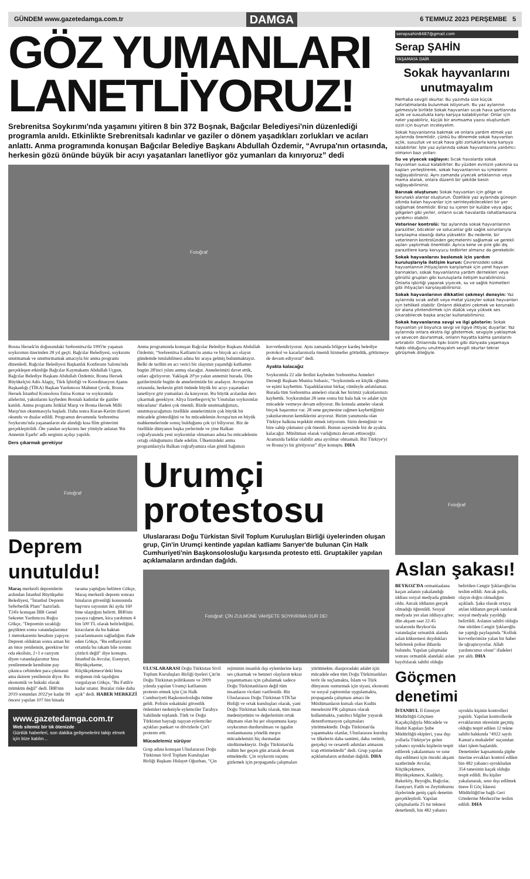GÜNDEM www.gazetedamga.com.tr DAMGA 6 TEMMUZ 2023 PERŞEMBE 5
GÖZ YUMANLARI LANETLİYORUZ!
Srebrenitsa Soykırımı'nda yaşamını yitiren 8 bin 372 Boşnak, Bağcılar Belediyesi'nin düzenlediği programla anıldı. Etkinlikte Srebrenitsalı kadınlar ve gaziler o dönem yaşadıkları zorlukları ve acıları anlattı. Anma programında konuşan Bağcılar Belediye Başkanı Abdullah Özdemir, “Avrupa'nın ortasında, herkesin gözü önünde büyük bir acıyı yaşatanları lanetliyor göz yumanları da kınıyoruz” dedi
Fotoğraf
Bosna Hersek'in doğusundaki Srebrenitsa'da 1995'te yaşanan soykırımın üzerinden 28 yıl geçti. Bağcılar Belediyesi, soykırımı unutmamak ve unutturmamak amacıyla bir anma programı düzenledi. Bağcılar Belediyesi Başkanlık Konferans Salonu'nda gerçekleşen etkinliğe Bağcılar Kaymakamı Abdullah Uçgun, Bağcılar Belediye Başkanı Abdullah Özdemir, Bosna Hersek Büyükelçisi Adis Alagiç, Türk İşbirliği ve Koordinasyon Ajansı Başkanlığı (TİKA) Başkan Yardımcısı Mahmut Çevik, Bosna Hersek İstanbul Konsolosu Enisa Komar ve soykırımda ailelerini, yakınlarını kaybeden Bosnalı kadınlar ile gaziler katıldı. Anma programı İstiklal Marşı ve Bosna Hersek Milli Marşı'nın okunmasıyla başladı. Daha sonra Kuran-Kerim tilaveti okundu ve dualar edildi. Programın devamında Srebrenitsa Soykırımı'nda yaşananların ele alındığı kısa film gösterimi gerçekleştirildi. Öte yandan soykırımı her yönüyle anlatan 'Bir Annenin Eşarbı' adlı serginin açılışı yapıldı.
Ders çıkarmak gerekiyor
Anma programında konuşan Bağcılar Belediye Başkanı Abdullah Özdemir, “Srebrenitsa Katliamı'nı anma ve birçok acı olayın gündemde tutulabilmesi adına bir araya gelmiş bulunmaktayız. Belki de tarihin en acı verici bir olayının yaşandığı katliamın bugün 28'inci yılını anmış olacağız. Annelerimizi davet ettik, onları ağırlıyoruz. Yaklaşık 20'ye yakın annemiz burada. Dün gazilerimizle bugün de annelerimizle bir aradayız. Avrupa'nın ortasında, herkesin gözü önünde büyük bir acıyı yaşatanları lanetliyor göz yumanları da kınıyoruz. Bu büyük acılardan ders çıkarmak gerekiyor. Aliya İzzetbegoviç'in 'Unutulan soykırımlar tekrarlanır' ifadesi çok önemli. Bizde unutmadığımızı, unutmayacağımızı özellikle annelerimizin çok büyük bir mücadele gösterdiğini ve bu mücadelenin Avrupa'nın en büyük mahkemelerinde sonuç bulduğunu çok iyi biliyoruz. Biz de özellikle dünyanın başka yerlerinde ve yine Balkan coğrafyasında yeni soykırımlar olmaması adına bu mücadelenin ortağı olduğumuzu ifade edelim. Ülkemizdeki anma programlarıyla Balkan coğrafyamıza olan gönül bağımızı kuvvetlendiriyoruz. Aynı zamanda bölgeye kardeş belediye protokol ve kararlarımızla önemli hizmetler götürdük, götürmeye de devam ediyoruz” dedi.
Ayakta kalacağız
Soykırımda 22 aile ferdini kaybeden Srebrenitsa Anneleri Derneği Başkanı Munira Subasic, “Soykırımda en küçük oğlumu ve eşimi kaybettim. Yaşadıklarımız birkaç cümleyle anlatılamaz. Burada tüm Srebrenitsa anneleri olarak her birimiz yakınlarımızı kaybettik. Soykırımdan 28 sene sonra biz hala hak ve adalet için mücadele vermeye devam ediyoruz. Bu konuda anneler olarak birçok başarımız var. 28 sene geçmesine rağmen kaybettiğimiz yakınlarımızın kemiklerini arıyoruz. Bizim yanımızda olan Türkiye halkına teşekkür etmek istiyorum. Sizin desteğiniz ve bize sahip çıkmanız çok önemli. Bunun sayesinde biz de ayakta kalacağız. Müslüman olarak varlığımızı devam ettireceğiz. Aramızda farklar olabilir ama ayrılmar olmamalı. Biz Türkiye'yi ve Bosna'yı bir görüyoruz” diye konuştu. DHA
serapsahin8487@gmail.com
Serap ŞAHİN
YAŞAMAYA DAİR
Sokak hayvanlarını unutmayalım
Merhaba sevgili okurlar. Bu yazımda size küçük hatırlatmalarda bulunmak istiyorum. Bu yaz aylarının gelmesiyle birlikte Sokak hayvanları sıcak hava şartlarında açlık ve susuzlukla karşı karşıya kalabiliyorlar. Onlar için neler yapabiliriz, küçük bir anımsama yazısı oluşturdum sizin için buyrun inceleyelim.
Sokak hayvanlarına bakmak ve onlara yardım etmek yaz aylarında önemlidir, çünkü bu dönemde sokak hayvanları açlık, susuzluk ve sıcak hava gibi zorluklarla karşı karşıya kalabilirler. İşte yaz aylarında sokak hayvanlarına yardımcı olmanın bazı yolları:
Su ve yiyecek sağlayın: Sıcak havalarda sokak hayvanları susuz kalabilirler. Bu yüzden evinizin yakınına su kapları yerleştirerek, sokak hayvanlarının su içmelerini sağlayabilirsiniz. Aynı zamanda yiyecek artıklarınızı veya mama alarak, onlara düzenli bir şekilde besin sağlayabilirsiniz.
Barınak oluşturun: Sokak hayvanları için gölge ve korunaklı alanlar oluşturun. Özellikle yaz aylarında güneşin altında kalan hayvanlar için serinleyebilecekleri bir yer sağlamak önemlidir. Biraz su içeren bir kulübe veya ağaç gölgeleri gibi yerler, onların sıcak havalarda rahatlamasına yardımcı olabilir.
Veteriner kontrolü: Yaz aylarında sokak hayvanlarının parazitler, böcekler ve solucanlar gibi sağlık sorunlarıyla karşılaşma olasılığı daha yüksektir. Bu nedenle, bir veterinerin kontrolünden geçmelerini sağlamak ve gerekli aşıları yaptırmak önemlidir. Ayrıca kene ve pire gibi dış parazitlere karşı koruyucu tedbirler almanız da gerekebilir.
Sokak hayvanlarını beslemek için yardım kuruluşlarıyla iletişim kurun: Çevrenizdeki sokak hayvanlarının ihtiyaçlarını karşılamak için yerel hayvan barınakları, sokak hayvanlarına yardım dernekleri veya gönüllü grupları gibi kuruluşlarla iletişim kurabilirsiniz. Onlarla işbirliği yaparak yiyecek, su ve sağlık hizmetleri gibi ihtiyaçları karşılayabilirsiniz.
Sokak hayvanlarının dikkatini çekmeyi deneyin: Yaz aylarında sıcak asfalt veya metal yüzeyler sokak hayvanları için tehlikeli olabilir. Onların dikkatini çekmek ve korunaklı bir alana yönlendirmek için düdük veya yüksek ses çıkarabilecek başka araçlar kullanabilirsiniz.
Sokak hayvanlarına sevgi ve ilgi gösterin: Sokak hayvanları yıl boyunca sevgi ve ilgiye ihtiyaç duyarlar. Yaz aylarında onlara ekstra ilgi göstermek, sevgiyle yaklaşmak ve sevecen davranmak, onların hayatta kalma şanslarını artırabilir. Onlarında tıpkı bizim gibi dünyada yaşamaya hakkı olduğunu unutmayalım sevgili okurlar tekrar görüşmek dileğiyle.
Fotoğraf
Deprem unutuldu!
Maraş merkezli depremlerin ardından İstanbul Büyükşehir Belediyesi, "İstanbul Deprem Seferberlik Planı" hazırladı. T24'e konuşan İBB Genel Sekreter Yardımcısı Buğra Gökçe, "Depremin sıcaklığı geçtikten sonra vatandaşlarımız 1 metrekarenin hesabını yapıyor. Deprem olduktan sonra aman bir an önce yenilensin, gerekirse bir oda eksilsin, 2+1 e razıyım diyen vatandaşlarımız bina yenilenmede kendisine pay çıkınca cebimden para çıkmasın ama dairem yenilensin diyor. Bu ekonomik ve hukuki olarak mümkün değil" dedi. İBB'nin 2019 sonundan 2022'ye kadar 99 öncesi yapılan 107 bin binada tarama yaptığını belirten Gökçe, Maraş merkezli deprem sonrası binaların güvenliği konusunda başvuru sayısının iki ayda 160 bine ulaştığını belirtti. İBB'nin yasaya rağmen, kira yardımını 4 bin 500 TL olarak belirlediğini, kiracıların da bu haktan yararlanmasını sağladığını ifade eden Gökçe, "Bu enflasyonist ortamda bu rakam bile sorunu çözücü değil" diye konuştu. İstanbul'da Avcılar, Esenyurt, Büyükçekeme, Küçükçekmece'deki bina stoğunun risk taşıdığını vurgulayan Gökçe, "Bu Fatih'e kadar uzanır. Buralar riske daha açık" dedi. HABER MERKEZİ
www.gazetedamga.com.tr
Web sitemiz bir tık ötenizde
Günlük haberleri, son dakika gelişmelerini takip etmek için bize katılın...
Urumçi protestosu
Uluslararası Doğu Türkistan Sivil Toplum Kuruluşları Birliği üyelerinden oluşan grup, Çin'in Urumçi kentinde yapılan katliamı Sarıyer'de bulunan Çin Halk Cumhuriyeti'nin Başkonsolosluğu karşısında protesto etti. Gruptakiler yapılan açıklamaların ardından dağıldı.
Fotoğraf: ÇİN ZULMÜNE VAHŞETE SOYKIRIMA DUR DE!
ULUSLARARASI Doğu Türkistan Sivil Toplum Kuruluşları Birliği üyeleri Çin'in Doğu Türkistan politikasını ve 2009 yılında yapılan Urumçi katliamını protesto etmek için Çin Halk Cumhuriyeti Başkonsolosluğu önüne geldi. Polisin sokaktaki güvenlik önlemleri nedeniyle eylemciler Tarabya Sahilinde toplandı. Türk ve Doğu Türkistan bayrağı taşıyan eylemciler açtıkları pankart ve dövizlerle Çin'i protesto etti.
Mücadelemiz sürüyor
Grup adına konuşan Uluslararası Doğu Türkistan Sivil Toplum Kuruluşları Birliği Başkanı Hidayet Oğuzhan, "Çin rejiminin insanlık dışı eylemlerine karşı ses çıkarmak ve benzeri olayların tekrar yaşanmaması için çabalamak sadece Doğu Türkistanlıların değil tüm insanların vicdani vazifesidir. Biz Uluslararası Doğu Türkistan STK'lar Birliği ve ortak kuruluşları olarak, yani Doğu Türkistan halkı olarak, tüm insan medeniyetinin ve değerlerinin ortak düşmanı olan bu şer oluşumuna karşı soykırımın durdurulması ve işgalin sonlanmasına yönelik meşru mücadelemizi hiç durmadan sürdürmekteyiz. Doğu Türkistan'da zulüm her geçen gün artarak devam etmektedir. Çin soykırım suçunu gizlemek için propaganda çalışmaları yürütmekte, diasporadaki adalet için mücadele eden tüm Doğu Türkistanlıları terör ile suçlamakta, İslam ve Türk dünyasını susturmak için siyasi, ekonomi ve sosyal yaptırımlar uygulamakta, propaganda çalışması amacı ile Müslümanların kutsalı olan Kudüs meselesini PR çalışması olarak kullanmakta, yanıltıcı bilgiler yayarak dezenformasyon çalışmaları yürütmektedir. Doğu Türkistan'da yaşanmakta olanlar, Uluslararası kuruluş ve ülkelerin daha samimi, daha verimli, gerçekçi ve cesaretli adımları atmasını icap ettirmektedir" dedi. Grup yapılan açıklamaların ardından dağıldı. DHA
Fotoğraf
Aslan şakası!
BEYKOZ'DA ormanlaalana kaçan aslanın yakalandığı iddiası sosyal medyada gündem oldu. Ancak iddianın gerçek olmadığı öğrenildi. Sosyal medyada yer alan iddiaya göre; dün akşam saat 22.45 sıralarında Beykoz'da vatandaşlar ormanlık alanda aslan kükremesi duydukları belirterek polise ihbarda bulundu. Yapılan çalışmalar sonrası ormanlık alandaki aslan bayıltılarak sahibi olduğu belirtilen Cengiz Şıklaroğlu'na teslim edildi. Ancak polis, olayın doğru olmadığını açıkladı. Şaka olarak ortaya atılan iddianın gerçek sanılarak sosyal medyada yayıldığı belirtildi. Aslanın sahibi olduğu öne sürülen Cengiz Şıklaroğlu ise yaptığı paylaşımda "Kolluk kuvvetlerimize yalan bir haber ile uğraştırıyorlar. Allah yardımcımız olsun" ifadeleri yer aldı. DHA
Göçmen denetimi
İSTANBUL İl Emniyet Müdürlüğü Göçmen Kaçakçılığıyla Mücadele ve Hudut Kapıları Şube Müdürlüğü ekipleri, yasa dışı yollarla Türkiye'ye gelen yabancı uyruklu kişilerin tespit edilerek yakalanması ve sınır dışı edilmesi için önceki akşam saatlerinde Avcılar, Küçükçekmece, Büyükçekmece, Kadıköy, Bakırköy, Beyoğlu, Bağcılar, Esenyurt, Fatih ve Zeytinburnu ilçelerinde geniş çaplı denetim gerçekleştirdi. Yapılan çalışmalarda 25 tur teknesi denetlendi, bin 482 yabancı uyruklu kişinin kontrolleri yapıldı. Yapılan kontrollerde evraklarının süresinin geçmiş olduğu tespit edilen 12 tekne sahibi hakkında "4922 sayılı Kanun'a muhalefet' suçundan idari işlem başlatıldı. Denetimler kapsamında şüphe üzerine evrakları kontrol edilen bin 482 yabancı uyrukludan 354 tanesinin kaçak olduğu tespit edildi. Bu kişiler yakalanarak, sınır dışı edilmek üzere İl Göç İdaresi Müdürlüğü'ne bağlı Geri Gönderme Merkezi'ne teslim edildi. DHA